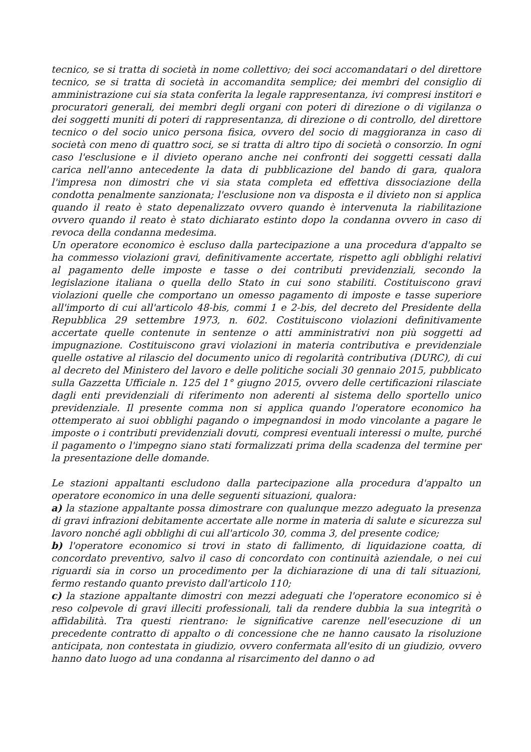tecnico, se si tratta di società in nome collettivo; dei soci accomandatari o del direttore tecnico, se si tratta di società in accomandita semplice; dei membri del consiglio di amministrazione cui sia stata conferita la legale rappresentanza, ivi compresi institori e procuratori generali, dei membri degli organi con poteri di direzione o di vigilanza o dei soggetti muniti di poteri di rappresentanza, di direzione o di controllo, del direttore tecnico o del socio unico persona fisica, ovvero del socio di maggioranza in caso di società con meno di quattro soci, se si tratta di altro tipo di società o consorzio. In ogni caso l'esclusione e il divieto operano anche nei confronti dei soggetti cessati dalla carica nell'anno antecedente la data di pubblicazione del bando di gara, qualora l'impresa non dimostri che vi sia stata completa ed effettiva dissociazione della condotta penalmente sanzionata; l'esclusione non va disposta e il divieto non si applica quando il reato è stato depenalizzato ovvero quando è intervenuta la riabilitazione ovvero quando il reato è stato dichiarato estinto dopo la condanna ovvero in caso di revoca della condanna medesima.
Un operatore economico è escluso dalla partecipazione a una procedura d'appalto se ha commesso violazioni gravi, definitivamente accertate, rispetto agli obblighi relativi al pagamento delle imposte e tasse o dei contributi previdenziali, secondo la legislazione italiana o quella dello Stato in cui sono stabiliti. Costituiscono gravi violazioni quelle che comportano un omesso pagamento di imposte e tasse superiore all'importo di cui all'articolo 48-bis, commi 1 e 2-bis, del decreto del Presidente della Repubblica 29 settembre 1973, n. 602. Costituiscono violazioni definitivamente accertate quelle contenute in sentenze o atti amministrativi non più soggetti ad impugnazione. Costituiscono gravi violazioni in materia contributiva e previdenziale quelle ostative al rilascio del documento unico di regolarità contributiva (DURC), di cui al decreto del Ministero del lavoro e delle politiche sociali 30 gennaio 2015, pubblicato sulla Gazzetta Ufficiale n. 125 del 1° giugno 2015, ovvero delle certificazioni rilasciate dagli enti previdenziali di riferimento non aderenti al sistema dello sportello unico previdenziale. Il presente comma non si applica quando l'operatore economico ha ottemperato ai suoi obblighi pagando o impegnandosi in modo vincolante a pagare le imposte o i contributi previdenziali dovuti, compresi eventuali interessi o multe, purché il pagamento o l'impegno siano stati formalizzati prima della scadenza del termine per la presentazione delle domande.
Le stazioni appaltanti escludono dalla partecipazione alla procedura d'appalto un operatore economico in una delle seguenti situazioni, qualora:
a) la stazione appaltante possa dimostrare con qualunque mezzo adeguato la presenza di gravi infrazioni debitamente accertate alle norme in materia di salute e sicurezza sul lavoro nonché agli obblighi di cui all'articolo 30, comma 3, del presente codice;
b) l'operatore economico si trovi in stato di fallimento, di liquidazione coatta, di concordato preventivo, salvo il caso di concordato con continuità aziendale, o nei cui riguardi sia in corso un procedimento per la dichiarazione di una di tali situazioni, fermo restando quanto previsto dall'articolo 110;
c) la stazione appaltante dimostri con mezzi adeguati che l'operatore economico si è reso colpevole di gravi illeciti professionali, tali da rendere dubbia la sua integrità o affidabilità. Tra questi rientrano: le significative carenze nell'esecuzione di un precedente contratto di appalto o di concessione che ne hanno causato la risoluzione anticipata, non contestata in giudizio, ovvero confermata all'esito di un giudizio, ovvero hanno dato luogo ad una condanna al risarcimento del danno o ad